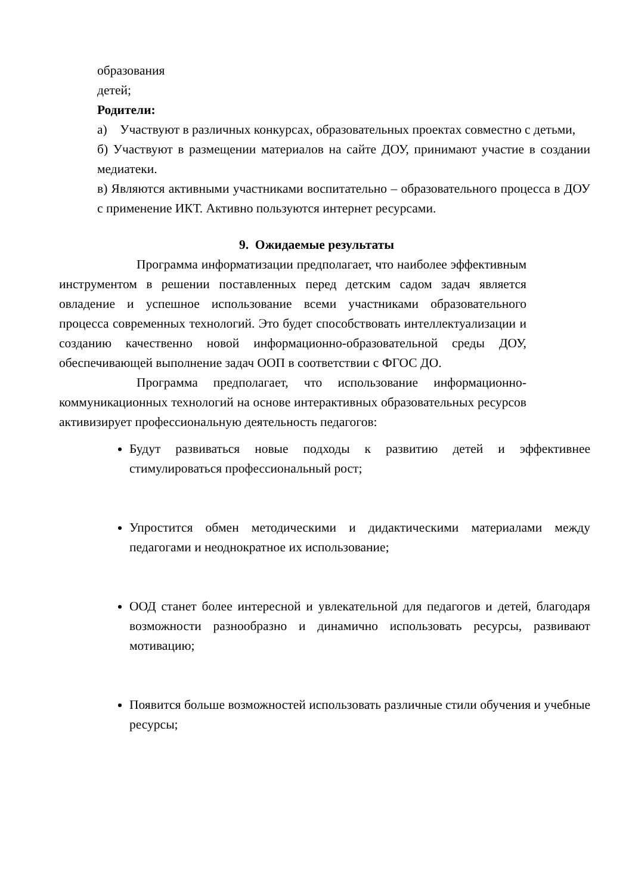образования
детей;
Родители:
а) Участвуют в различных конкурсах, образовательных проектах совместно с детьми,
б) Участвуют в размещении материалов на сайте ДОУ, принимают участие в создании медиатеки.
в) Являются активными участниками воспитательно – образовательного процесса в ДОУ с применение ИКТ. Активно пользуются интернет ресурсами.
9. Ожидаемые результаты
Программа информатизации предполагает, что наиболее эффективным инструментом в решении поставленных перед детским садом задач является овладение и успешное использование всеми участниками образовательного процесса современных технологий. Это будет способствовать интеллектуализации и созданию качественно новой информационно-образовательной среды ДОУ, обеспечивающей выполнение задач ООП в соответствии с ФГОС ДО.
Программа предполагает, что использование информационно-коммуникационных технологий на основе интерактивных образовательных ресурсов активизирует профессиональную деятельность педагогов:
Будут развиваться новые подходы к развитию детей и эффективнее стимулироваться профессиональный рост;
Упростится обмен методическими и дидактическими материалами между педагогами и неоднократное их использование;
ООД станет более интересной и увлекательной для педагогов и детей, благодаря возможности разнообразно и динамично использовать ресурсы, развивают мотивацию;
Появится больше возможностей использовать различные стили обучения и учебные ресурсы;